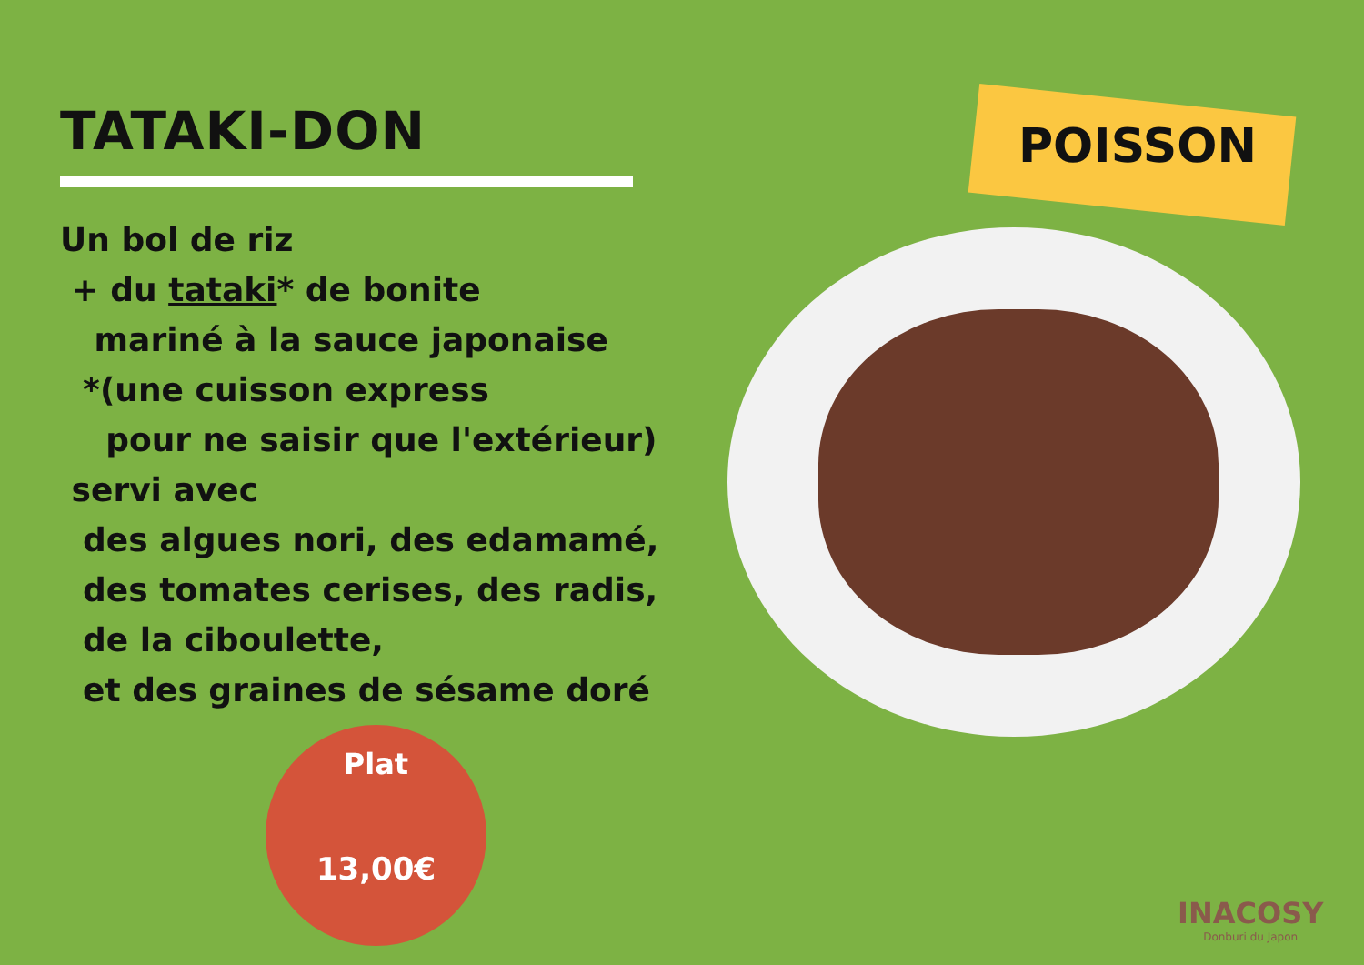TATAKI-DON
Un bol de riz
+ du tataki* de bonite
mariné à la sauce japonaise
*(une cuisson express
pour ne saisir que l'extérieur)
servi avec
des algues nori, des edamamé,
des tomates cerises, des radis,
de la ciboulette,
et des graines de sésame doré
POISSON
Plat
13,00€
INACOSY
Donburi du Japon